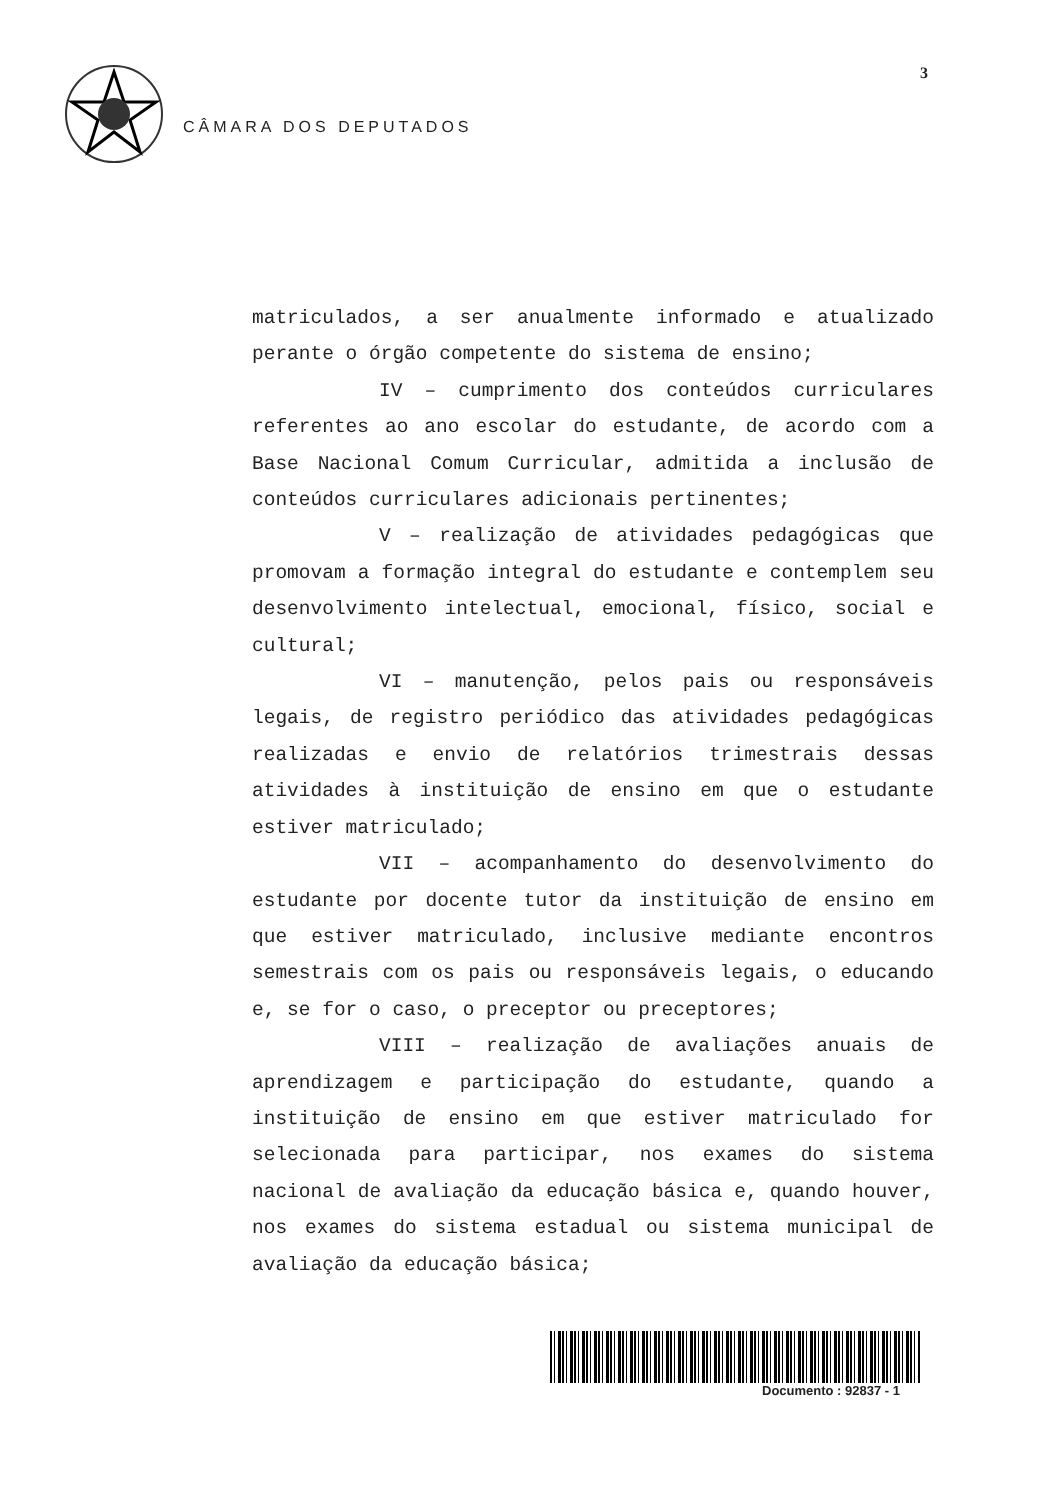3
CÂMARA DOS DEPUTADOS
matriculados, a ser anualmente informado e atualizado perante o órgão competente do sistema de ensino;
IV – cumprimento dos conteúdos curriculares referentes ao ano escolar do estudante, de acordo com a Base Nacional Comum Curricular, admitida a inclusão de conteúdos curriculares adicionais pertinentes;
V – realização de atividades pedagógicas que promovam a formação integral do estudante e contemplem seu desenvolvimento intelectual, emocional, físico, social e cultural;
VI – manutenção, pelos pais ou responsáveis legais, de registro periódico das atividades pedagógicas realizadas e envio de relatórios trimestrais dessas atividades à instituição de ensino em que o estudante estiver matriculado;
VII – acompanhamento do desenvolvimento do estudante por docente tutor da instituição de ensino em que estiver matriculado, inclusive mediante encontros semestrais com os pais ou responsáveis legais, o educando e, se for o caso, o preceptor ou preceptores;
VIII – realização de avaliações anuais de aprendizagem e participação do estudante, quando a instituição de ensino em que estiver matriculado for selecionada para participar, nos exames do sistema nacional de avaliação da educação básica e, quando houver, nos exames do sistema estadual ou sistema municipal de avaliação da educação básica;
Documento : 92837 - 1